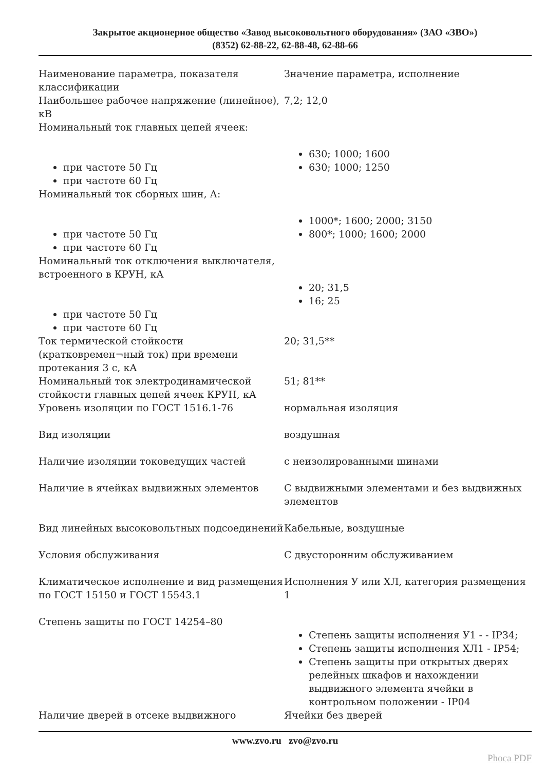Закрытое акционерное общество «Завод высоковольтного оборудования» (ЗАО «ЗВО»)
(8352) 62-88-22, 62-88-48, 62-88-66
| Наименование параметра, показателя классификации | Значение параметра, исполнение |
| Наибольшее рабочее напряжение (линейное), кВ | 7,2; 12,0 |
| Номинальный ток главных цепей ячеек: при частоте 50 Гц при частоте 60 Гц | 630; 1000; 1600 630; 1000; 1250 |
| Номинальный ток сборных шин, А: при частоте 50 Гц при частоте 60 Гц | 1000*; 1600; 2000; 3150 800*; 1000; 1600; 2000 |
| Номинальный ток отключения выключателя, встроенного в КРУН, кА при частоте 50 Гц при частоте 60 Гц | 20; 31,5 16; 25 |
| Ток термической стойкости (кратковремен¬ный ток) при времени протекания 3 с, кА | 20; 31,5** |
| Номинальный ток электродинамической стойкости главных цепей ячеек КРУН, кА | 51; 81** |
| Уровень изоляции по ГОСТ 1516.1-76 | нормальная изоляция |
| Вид изоляции | воздушная |
| Наличие изоляции токоведущих частей | с неизолированными шинами |
| Наличие в ячейках выдвижных элементов | С выдвижными элементами и без выдвижных элементов |
| Вид линейных высоковольтных подсоединений | Кабельные, воздушные |
| Условия обслуживания | С двусторонним обслуживанием |
| Климатическое исполнение и вид размещения по ГОСТ 15150 и ГОСТ 15543.1 | Исполнения У или ХЛ, категория размещения 1 |
| Степень защиты по ГОСТ 14254–80 | Степень защиты исполнения У1 - - IP34; Степень защиты исполнения ХЛ1 - IP54; Степень защиты при открытых дверях релейных шкафов и нахождении выдвижного элемента ячейки в контрольном положении - IP04 |
| Наличие дверей в отсеке выдвижного | Ячейки без дверей |
www.zvo.ru zvo@zvo.ru
Phoca PDF